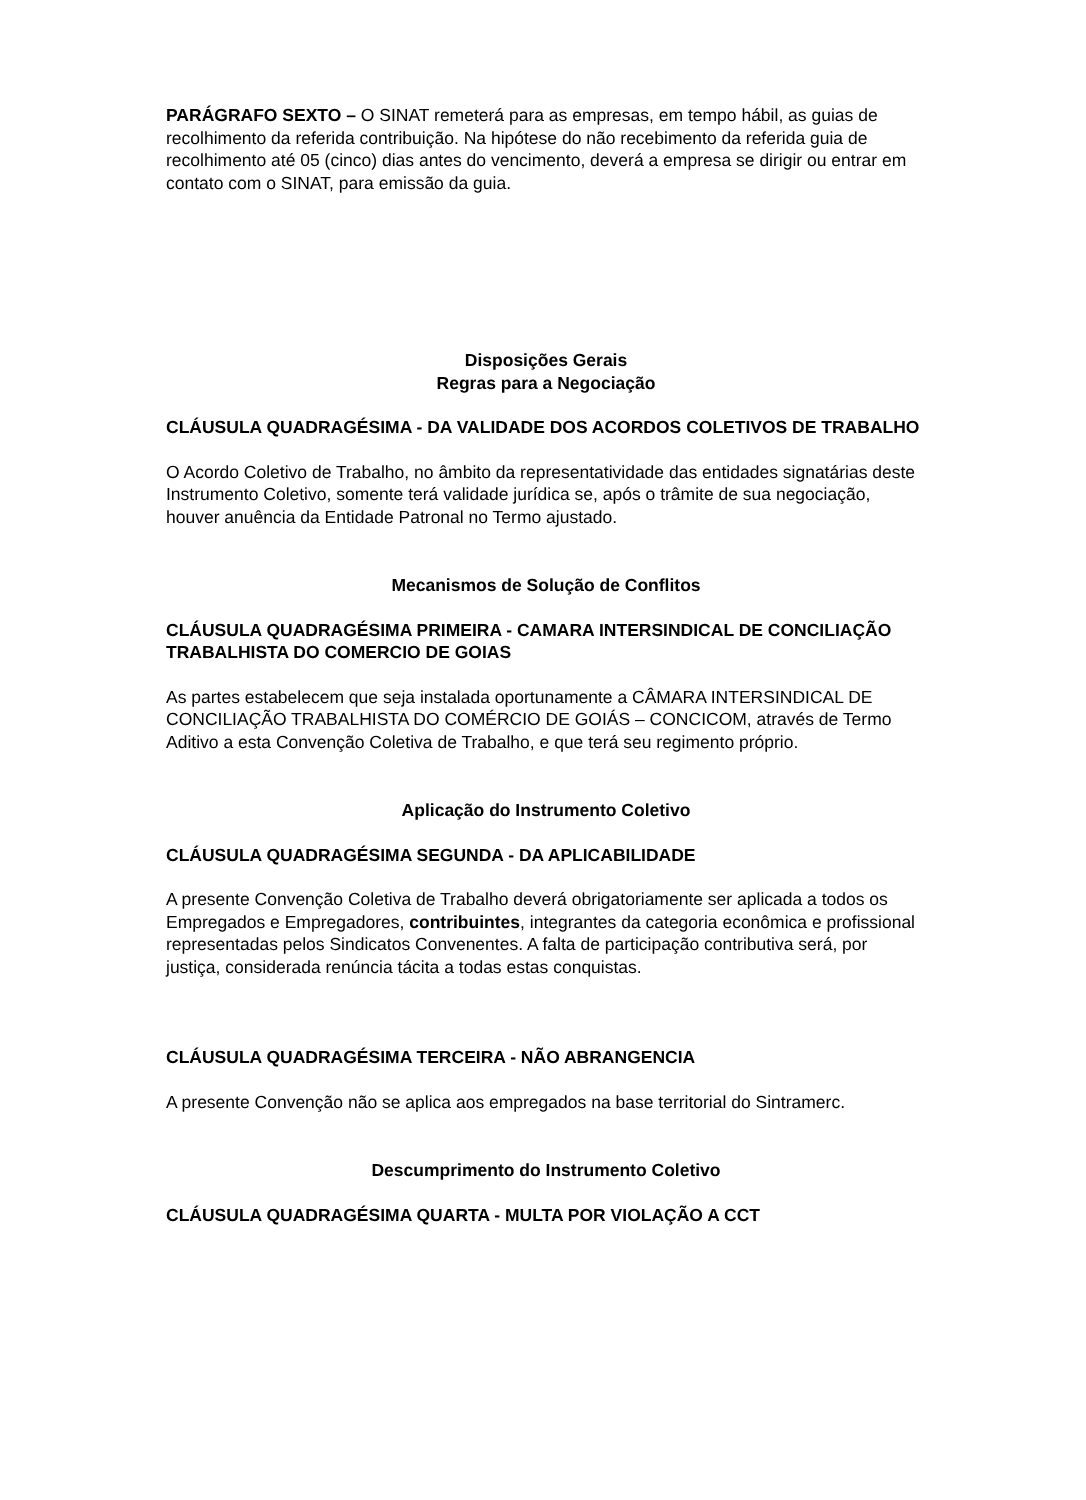PARÁGRAFO SEXTO – O SINAT remeterá para as empresas, em tempo hábil, as guias de recolhimento da referida contribuição. Na hipótese do não recebimento da referida guia de recolhimento até 05 (cinco) dias antes do vencimento, deverá a empresa se dirigir ou entrar em contato com o SINAT, para emissão da guia.
Disposições Gerais
Regras para a Negociação
CLÁUSULA QUADRAGÉSIMA - DA VALIDADE DOS ACORDOS COLETIVOS DE TRABALHO
O Acordo Coletivo de Trabalho, no âmbito da representatividade das entidades signatárias deste Instrumento Coletivo, somente terá validade jurídica se, após o trâmite de sua negociação, houver anuência da Entidade Patronal no Termo ajustado.
Mecanismos de Solução de Conflitos
CLÁUSULA QUADRAGÉSIMA PRIMEIRA - CAMARA INTERSINDICAL DE CONCILIAÇÃO TRABALHISTA DO COMERCIO DE GOIAS
As partes estabelecem que seja instalada oportunamente a CÂMARA INTERSINDICAL DE CONCILIAÇÃO TRABALHISTA DO COMÉRCIO DE GOIÁS – CONCICOM, através de Termo Aditivo a esta Convenção Coletiva de Trabalho, e que terá seu regimento próprio.
Aplicação do Instrumento Coletivo
CLÁUSULA QUADRAGÉSIMA SEGUNDA - DA APLICABILIDADE
A presente Convenção Coletiva de Trabalho deverá obrigatoriamente ser aplicada a todos os Empregados e Empregadores, contribuintes, integrantes da categoria econômica e profissional representadas pelos Sindicatos Convenentes. A falta de participação contributiva será, por justiça, considerada renúncia tácita a todas estas conquistas.
CLÁUSULA QUADRAGÉSIMA TERCEIRA - NÃO ABRANGENCIA
A presente Convenção não se aplica aos empregados na base territorial do Sintramerc.
Descumprimento do Instrumento Coletivo
CLÁUSULA QUADRAGÉSIMA QUARTA - MULTA POR VIOLAÇÃO A CCT